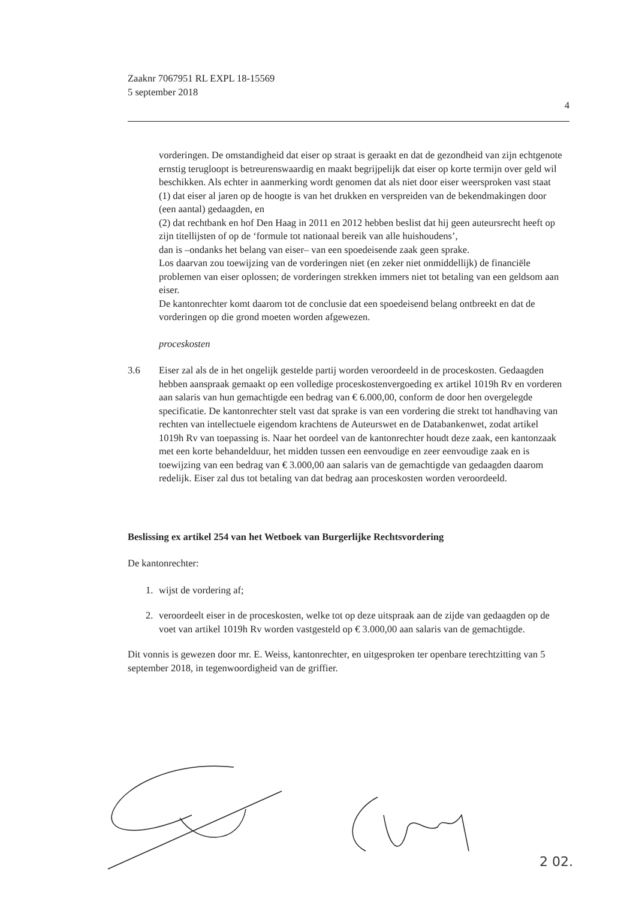Zaaknr 7067951 RL EXPL 18-15569
5 september 2018
4
vorderingen. De omstandigheid dat eiser op straat is geraakt en dat de gezondheid van zijn echtgenote ernstig terugloopt is betreurenswaardig en maakt begrijpelijk dat eiser op korte termijn over geld wil beschikken. Als echter in aanmerking wordt genomen dat als niet door eiser weersproken vast staat
(1) dat eiser al jaren op de hoogte is van het drukken en verspreiden van de bekendmakingen door (een aantal) gedaagden, en
(2) dat rechtbank en hof Den Haag in 2011 en 2012 hebben beslist dat hij geen auteursrecht heeft op zijn titellijsten of op de ‘formule tot nationaal bereik van alle huishoudens’,
dan is –ondanks het belang van eiser– van een spoedeisende zaak geen sprake.
Los daarvan zou toewijzing van de vorderingen niet (en zeker niet onmiddellijk) de financiële problemen van eiser oplossen; de vorderingen strekken immers niet tot betaling van een geldsom aan eiser.
De kantonrechter komt daarom tot de conclusie dat een spoedeisend belang ontbreekt en dat de vorderingen op die grond moeten worden afgewezen.
proceskosten
3.6 Eiser zal als de in het ongelijk gestelde partij worden veroordeeld in de proceskosten. Gedaagden hebben aanspraak gemaakt op een volledige proceskostenvergoeding ex artikel 1019h Rv en vorderen aan salaris van hun gemachtigde een bedrag van € 6.000,00, conform de door hen overgelegde specificatie. De kantonrechter stelt vast dat sprake is van een vordering die strekt tot handhaving van rechten van intellectuele eigendom krachtens de Auteurswet en de Databankenwet, zodat artikel 1019h Rv van toepassing is. Naar het oordeel van de kantonrechter houdt deze zaak, een kantonzaak met een korte behandelduur, het midden tussen een eenvoudige en zeer eenvoudige zaak en is toewijzing van een bedrag van € 3.000,00 aan salaris van de gemachtigde van gedaagden daarom redelijk. Eiser zal dus tot betaling van dat bedrag aan proceskosten worden veroordeeld.
Beslissing ex artikel 254 van het Wetboek van Burgerlijke Rechtsvordering
De kantonrechter:
1. wijst de vordering af;
2. veroordeelt eiser in de proceskosten, welke tot op deze uitspraak aan de zijde van gedaagden op de voet van artikel 1019h Rv worden vastgesteld op € 3.000,00 aan salaris van de gemachtigde.
Dit vonnis is gewezen door mr. E. Weiss, kantonrechter, en uitgesproken ter openbare terechtzitting van 5 september 2018, in tegenwoordigheid van de griffier.
2 02.